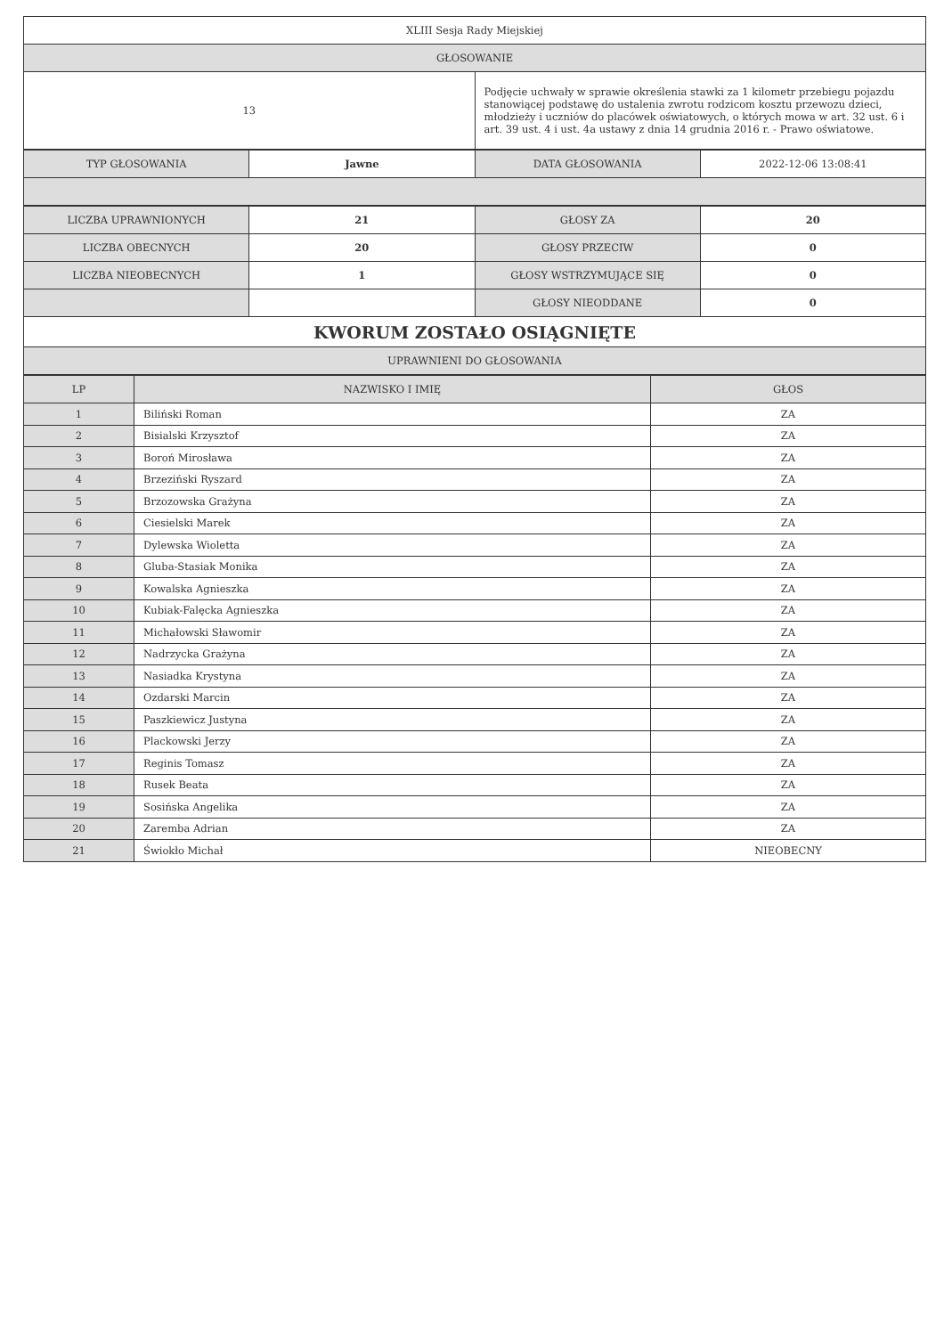| XLIII Sesja Rady Miejskiej | |
| GŁOSOWANIE | |
| 13 | Podjęcie uchwały w sprawie określenia stawki za 1 kilometr przebiegu pojazdu stanowiącej podstawę do ustalenia zwrotu rodzicom kosztu przewozu dzieci, młodzieży i uczniów do placówek oświatowych, o których mowa w art. 32 ust. 6 i art. 39 ust. 4 i ust. 4a ustawy z dnia 14 grudnia 2016 r. - Prawo oświatowe. |
| TYP GŁOSOWANIA | Jawne | DATA GŁOSOWANIA | 2022-12-06 13:08:41 |
| LICZBA UPRAWNIONYCH | 21 | GŁOSY ZA | 20 |
| LICZBA OBECNYCH | 20 | GŁOSY PRZECIW | 0 |
| LICZBA NIEOBECNYCH | 1 | GŁOSY WSTRZYMUJĄCE SIĘ | 0 |
| | | GŁOSY NIEODDANE | 0 |
| KWORUM ZOSTAŁO OSIĄGNIĘTE | | | |
| UPRAWNIENI DO GŁOSOWANIA | | | |
| LP | NAZWISKO I IMIĘ | GŁOS |
| --- | --- | --- |
| 1 | Biliński Roman | ZA |
| 2 | Bisialski Krzysztof | ZA |
| 3 | Boroń Mirosława | ZA |
| 4 | Brzeziński Ryszard | ZA |
| 5 | Brzozowska Grażyna | ZA |
| 6 | Ciesielski Marek | ZA |
| 7 | Dylewska Wioletta | ZA |
| 8 | Gluba-Stasiak Monika | ZA |
| 9 | Kowalska Agnieszka | ZA |
| 10 | Kubiak-Falęcka Agnieszka | ZA |
| 11 | Michałowski Sławomir | ZA |
| 12 | Nadrzycka Grażyna | ZA |
| 13 | Nasiadka Krystyna | ZA |
| 14 | Ozdarski Marcin | ZA |
| 15 | Paszkiewicz Justyna | ZA |
| 16 | Plackowski Jerzy | ZA |
| 17 | Reginis Tomasz | ZA |
| 18 | Rusek Beata | ZA |
| 19 | Sosińska Angelika | ZA |
| 20 | Zaremba Adrian | ZA |
| 21 | Świokło Michał | NIEOBECNY |